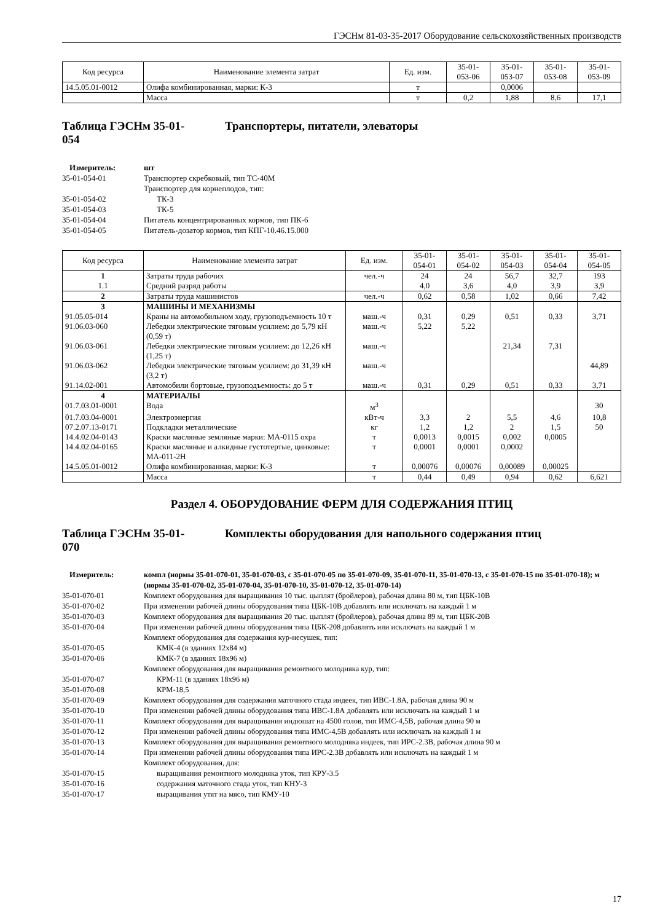ГЭСНм 81-03-35-2017 Оборудование сельскохозяйственных производств
| Код ресурса | Наименование элемента затрат | Ед. изм. | 35-01- 053-06 | 35-01- 053-07 | 35-01- 053-08 | 35-01- 053-09 |
| --- | --- | --- | --- | --- | --- | --- |
| 14.5.05.01-0012 | Олифа комбинированная, марки: К-3 | т | | 0,0006 | | |
| | Масса | т | 0,2 | 1,88 | 8,6 | 17,1 |
Таблица ГЭСНм 35-01-
054 Транспортеры, питатели, элеваторы
Измеритель: шт 35-01-054-01 Транспортер скребковый, тип ТС-40М Транспортер для корнеплодов, тип: 35-01-054-02 ТК-3 35-01-054-03 ТК-5 35-01-054-04 Питатель концентрированных кормов, тип ПК-6 35-01-054-05 Питатель-дозатор кормов, тип КПГ-10.46.15.000
| Код ресурса | Наименование элемента затрат | Ед. изм. | 35-01- 054-01 | 35-01- 054-02 | 35-01- 054-03 | 35-01- 054-04 | 35-01- 054-05 |
| --- | --- | --- | --- | --- | --- | --- | --- |
| 1 | Затраты труда рабочих | чел.-ч | 24 | 24 | 56,7 | 32,7 | 193 |
| 1.1 | Средний разряд работы | | 4,0 | 3,6 | 4,0 | 3,9 | 3,9 |
| 2 | Затраты труда машинистов | чел.-ч | 0,62 | 0,58 | 1,02 | 0,66 | 7,42 |
| 3 | МАШИНЫ И МЕХАНИЗМЫ | | | | | | |
| 91.05.05-014 | Краны на автомобильном ходу, грузоподъемность 10 т | маш.-ч | 0,31 | 0,29 | 0,51 | 0,33 | 3,71 |
| 91.06.03-060 | Лебедки электрические тяговым усилием: до 5,79 кН (0,59 т) | маш.-ч | 5,22 | 5,22 | | | |
| 91.06.03-061 | Лебедки электрические тяговым усилием: до 12,26 кН (1,25 т) | маш.-ч | | | 21,34 | 7,31 | |
| 91.06.03-062 | Лебедки электрические тяговым усилием: до 31,39 кН (3,2 т) | маш.-ч | | | | | 44,89 |
| 91.14.02-001 | Автомобили бортовые, грузоподъемность: до 5 т | маш.-ч | 0,31 | 0,29 | 0,51 | 0,33 | 3,71 |
| 4 | МАТЕРИАЛЫ | | | | | | |
| 01.7.03.01-0001 | Вода | м<sup>3</sup> | | | | | 30 |
| 01.7.03.04-0001 | Электроэнергия | кВт-ч | 3,3 | 2 | 5,5 | 4,6 | 10,8 |
| 07.2.07.13-0171 | Подкладки металлические | кг | 1,2 | 1,2 | 2 | 1,5 | 50 |
| 14.4.02.04-0143 | Краски масляные земляные марки: МА-0115 охра | т | 0,0013 | 0,0015 | 0,002 | 0,0005 | |
| 14.4.02.04-0165 | Краски масляные и алкидные густотертые, цинковые: МА-011-2Н | т | 0,0001 | 0,0001 | 0,0002 | | |
| 14.5.05.01-0012 | Олифа комбинированная, марки: К-3 | т | 0,00076 | 0,00076 | 0,00089 | 0,00025 | |
| | Масса | т | 0,44 | 0,49 | 0,94 | 0,62 | 6,621 |
Раздел 4. ОБОРУДОВАНИЕ ФЕРМ ДЛЯ СОДЕРЖАНИЯ ПТИЦ
Таблица ГЭСНм 35-01-
070 Комплекты оборудования для напольного содержания птиц
Измеритель: компл (нормы 35-01-070-01, 35-01-070-03, с 35-01-070-05 по 35-01-070-09, 35-01-070-11, 35-01-070-13, с 35-01-070-15 по 35-01-070-18); м (нормы 35-01-070-02, 35-01-070-04, 35-01-070-10, 35-01-070-12, 35-01-070-14) 35-01-070-01 Комплект оборудования для выращивания 10 тыс. цыплят (бройлеров), рабочая длина 80 м, тип ЦБК-10В 35-01-070-02 При изменении рабочей длины оборудования типа ЦБК-10В добавлять или исключать на каждый 1 м 35-01-070-03 Комплект оборудования для выращивания 20 тыс. цыплят (бройлеров), рабочая длина 89 м, тип ЦБК-20В 35-01-070-04 При изменении рабочей длины оборудования типа ЦБК-208 добавлять или исключать на каждый 1 м Комплект оборудования для содержания кур-несушек, тип: 35-01-070-05 КМК-4 (в зданиях 12х84 м) 35-01-070-06 КМК-7 (в зданиях 18х96 м) Комплект оборудования для выращивания ремонтного молодняка кур, тип: 35-01-070-07 КРМ-11 (в зданиях 18х96 м) 35-01-070-08 КРМ-18,5 35-01-070-09 Комплект оборудования для содержания маточного стада индеек, тип ИВС-1.8А, рабочая длина 90 м 35-01-070-10 При изменении рабочей длины оборудования типа ИВС-1.8А добавлять или исключать на каждый 1 м 35-01-070-11 Комплект оборудования для выращивания индюшат на 4500 голов, тип ИМС-4,5В, рабочая длина 90 м 35-01-070-12 При изменении рабочей длины оборудования типа ИМС-4,5В добавлять или исключать на каждый 1 м 35-01-070-13 Комплект оборудования для выращивания ремонтного молодняка индеек, тип ИРС-2.3В, рабочая длина 90 м 35-01-070-14 При изменении рабочей длины оборудования типа ИРС-2.3В добавлять или исключать на каждый 1 м Комплект оборудования, для: 35-01-070-15 выращивания ремонтного молодняка уток, тип КРУ-3.5 35-01-070-16 содержания маточного стада уток, тип КНУ-3 35-01-070-17 выращивания утят на мясо, тип КМУ-10
17